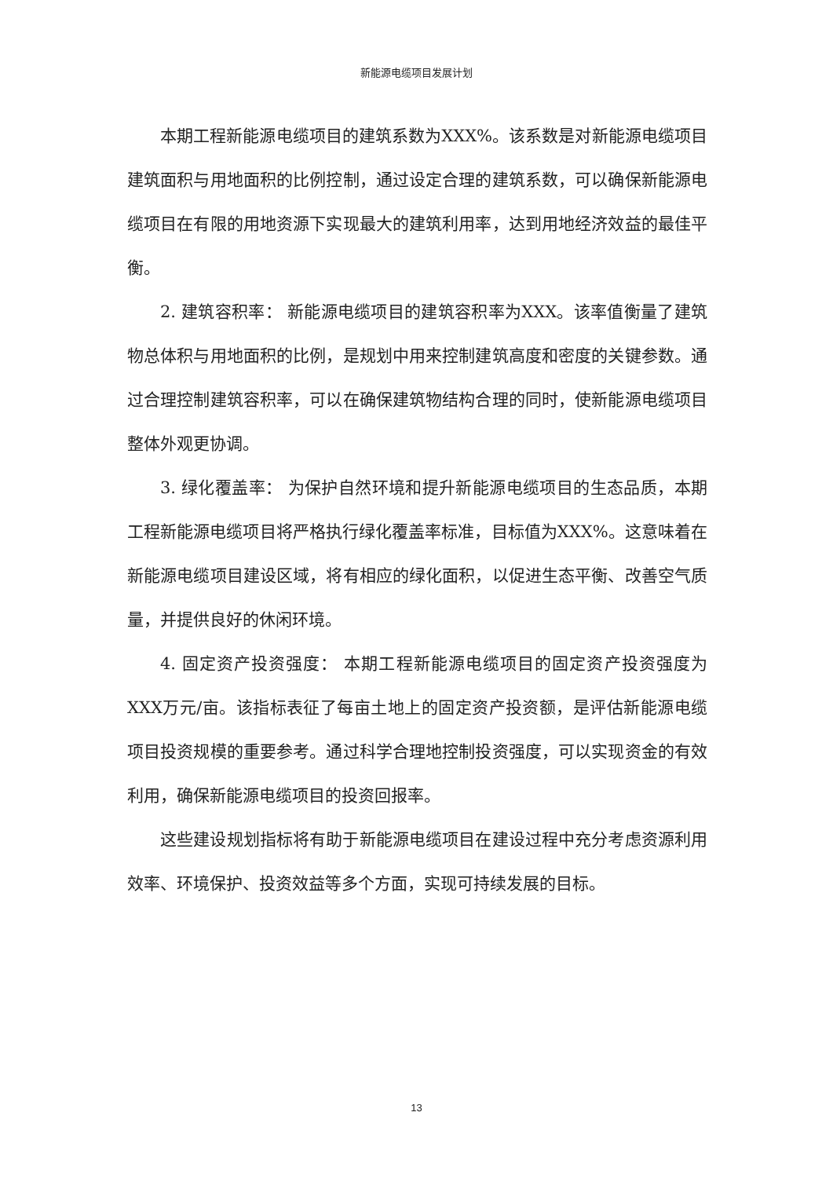新能源电缆项目发展计划
本期工程新能源电缆项目的建筑系数为XXX%。该系数是对新能源电缆项目建筑面积与用地面积的比例控制，通过设定合理的建筑系数，可以确保新能源电缆项目在有限的用地资源下实现最大的建筑利用率，达到用地经济效益的最佳平衡。
2. 建筑容积率： 新能源电缆项目的建筑容积率为XXX。该率值衡量了建筑物总体积与用地面积的比例，是规划中用来控制建筑高度和密度的关键参数。通过合理控制建筑容积率，可以在确保建筑物结构合理的同时，使新能源电缆项目整体外观更协调。
3. 绿化覆盖率： 为保护自然环境和提升新能源电缆项目的生态品质，本期工程新能源电缆项目将严格执行绿化覆盖率标准，目标值为XXX%。这意味着在新能源电缆项目建设区域，将有相应的绿化面积，以促进生态平衡、改善空气质量，并提供良好的休闲环境。
4. 固定资产投资强度： 本期工程新能源电缆项目的固定资产投资强度为XXX万元/亩。该指标表征了每亩土地上的固定资产投资额，是评估新能源电缆项目投资规模的重要参考。通过科学合理地控制投资强度，可以实现资金的有效利用，确保新能源电缆项目的投资回报率。
这些建设规划指标将有助于新能源电缆项目在建设过程中充分考虑资源利用效率、环境保护、投资效益等多个方面，实现可持续发展的目标。
13